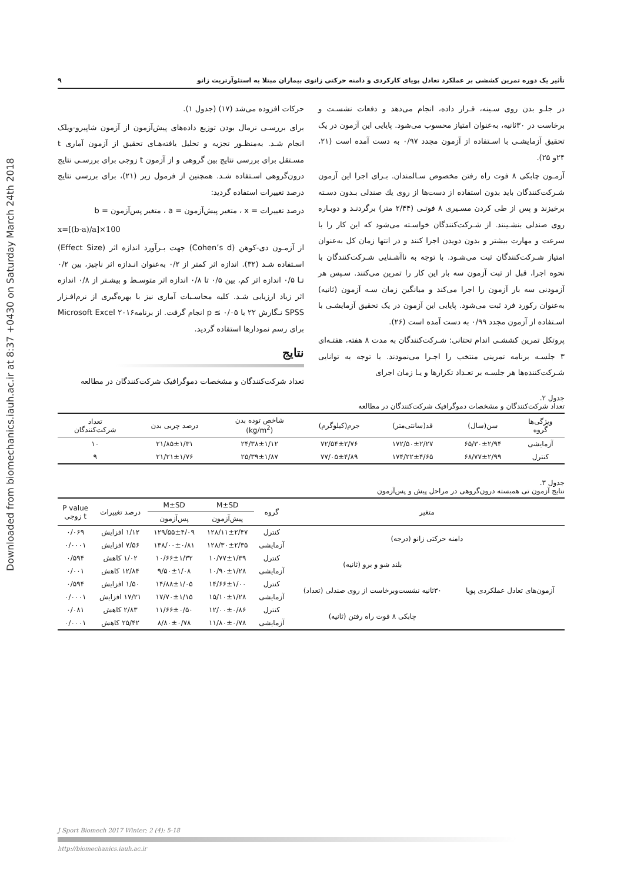Downloaded from biomechanics.iauh.ac.ir at 8:37 +0430 on Saturday March 24th 2018
تأثیر یک دوره تمرین کششی بر عملکرد تعادل پویای کارکردی و دامنه حرکتی زانوی بیماران مبتلا به استئوآرتریت زانو ۹
در جلـو بدن روی سـینه، قـرار داده، انجام می‌دهد و دفعات نشسـت و برخاست در ۳۰ثانیه، به‌عنوان امتیاز محسوب می‌شود. پایایی این آزمون در یک تحقیق آزمایشـی با اسـتفاده از آزمون مجدد ۰/۹۷ به دست آمده است (۲۱، ۲۴و ۲۵).
آزمـون چابکی ۸ فوت راه رفتن مخصوص سـالمندان. بـرای اجرا این آزمون شـرکت‌کنندگان باید بدون استفاده از دست‌ها از روی یك صندلی بـدون دسـته برخیزند و پس از طی کردن مسـیری ۸ فوتـی (۲/۴۴ متر) برگردنـد و دوبـاره روی صندلی بنشـینند. از شـرکت‌کنندگان خواسـته می‌شود که این کار را با سرعت و مهارت بیشتر و بدون دویدن اجرا کنند و در انتها زمان کل به‌عنوان امتیاز شـرکت‌کنندگان ثبت می‌شـود. با توجه به ناآشـنایی شـرکت‌کنندگان با نحوه اجرا، قبل از ثبت آزمون سه بار این کار را تمرین می‌کنند. سـپس هر آزمودنی سه بار آزمون را اجرا می‌کند و میانگین زمان سـه آزمون (ثانیه) به‌عنوان رکورد فرد ثبت می‌شود. پایایی این آزمون در یک تحقیق آزمایشـی با اسـتفاده از آزمون مجدد ۰/۹۹ به دست آمده است (۲۶).
پروتکل تمرین کششـی اندام تحتانی: شـرکت‌کنندگان به مدت ۸ هفته، هفتـه‌ای ۳ جلسـه برنامه تمرینی منتخب را اجـرا می‌نمودند. با توجه به توانایی شـرکت‌کننده‌ها هر جلسـه بر تعـداد تکرارها و یـا زمان اجرای
حرکات افزوده می‌شد (۱۷) (جدول ۱).
برای بررسـی نرمال بودن توزیع داده‌های پیش‌آزمون از آزمون شاپیرو-ویلک انجام شـد. به‌منظـور تجزیه و تحلیل یافته‌هـای تحقیق از آزمون آماری t مسـتقل برای بررسی نتایج بین گروهی و از آزمون t زوجی برای بررسـی نتایج درون‌گروهی اسـتفاده شـد. همچنین از فرمول زیر (۲۱)، برای بررسی نتایج درصد تغییرات استفاده گردید:
درصد تغییرات = x ، متغیر پیش‌آزمون = a ، متغیر پس‌آزمون = b
x=[(b-a)/a]×100
از آزمـون دی-کوهن (Cohen’s d) جهت بـرآورد اندازه اثر (Effect Size) اسـتفاده شـد (۳۲). اندازه اثر کمتر از ۰/۲ به‌عنوان انـدازه اثر ناچیز، بین ۰/۲ تـا ۰/۵ اندازه اثر کم، بین ۰/۵ تا ۰/۸ اندازه اثر متوسـط و بیشـتر از ۰/۸ اندازه اثر زیاد ارزیابی شـد. کلیه محاسـبات آماری نیز با بهره‌گیری از نرم‌افـزار SPSS نـگارش ۲۲ با p ≤ ۰/۰۵ انجام گرفت. از برنامه۲۰۱۶ Microsoft Excel برای رسم نمودارها استفاده گردید.
نتایج
تعداد شرکت‌کنندگان و مشخصات دموگرافیک شرکت‌کنندگان در مطالعه
جدول ۲.
تعداد شرکت‌کنندگان و مشخصات دموگرافیک شرکت‌کنندگان در مطالعه
| ویژگی‌ها گروه | سن(سال) | قد(سانتی‌متر) | جرم(کیلوگرم) | شاخص توده بدن (kg/m<sup>2</sup>) | درصد چربی بدن | تعداد شرکت‌کنندگان |
| --- | --- | --- | --- | --- | --- | --- |
| آزمایشی | ۶۵/۳۰±۲/۹۴ | ۱۷۲/۵۰±۲/۲۷ | ۷۲/۵۴±۲/۷۶ | ۲۴/۳۸±۱/۱۲ | ۲۱/۸۵±۱/۳۱ | ۱۰ |
| کنترل | ۶۸/۷۷±۲/۹۹ | ۱۷۴/۲۲±۴/۶۵ | ۷۷/۰۵±۴/۸۹ | ۲۵/۳۹±۱/۸۷ | ۲۱/۲۱±۱/۷۶ | ۹ |
جدول ۳.
نتایج آزمون تی همبسته درون‌گروهی در مراحل پیش و پس‌آزمون
| متغیر | | گروه | M±SD | M±SD | درصد تغییرات | P value t زوجی |
| --- | --- | --- | --- | --- | --- | --- |
| | | | پیش‌آزمون | پس‌آزمون | | |
| دامنه حرکتی زانو (درجه) | | کنترل | ۱۲۸/۱۱±۲/۴۷ | ۱۲۹/۵۵±۴/۰۹ | ۱/۱۲ افزایش | ۰/۰۶۹ |
| | | آزمایشی | ۱۲۸/۳۰±۲/۳۵ | ۱۳۸/۰۰±۰/۸۱ | ۷/۵۶ افزایش | ۰/۰۰۰۱ |
| آزمون‌های تعادل عملکردی پویا | بلند شو و برو (ثانیه) | کنترل | ۱۰/۷۷±۱/۳۹ | ۱۰/۶۶±۱/۳۲ | ۱/۰۲ کاهش | ۰/۵۹۴ |
| | | آزمایشی | ۱۰/۹۰±۱/۲۸ | ۹/۵۰±۱/۰۸ | ۱۲/۸۴ کاهش | ۰/۰۰۱ |
| | ۳۰ثانیه نشست‌وبرخاست از روی صندلی (تعداد) | کنترل | ۱۴/۶۶±۱/۰۰ | ۱۴/۸۸±۱/۰۵ | ۱/۵۰ افزایش | ۰/۵۹۴ |
| | | آزمایشی | ۱۵/۱۰±۱/۲۸ | ۱۷/۷۰±۱/۱۵ | ۱۷/۲۱ افزایش | ۰/۰۰۰۱ |
| | چابکی ۸ فوت راه رفتن (ثانیه) | کنترل | ۱۲/۰۰±۰/۸۶ | ۱۱/۶۶±۰/۵۰ | ۲/۸۳ کاهش | ۰/۰۸۱ |
| | | آزمایشی | ۱۱/۸۰±۰/۷۸ | ۸/۸۰±۰/۷۸ | ۲۵/۴۲ کاهش | ۰/۰۰۰۱ |
J Sport Biomech 2017 Winter; 2 (4): 5-18
http://biomechanics.iauh.ac.ir